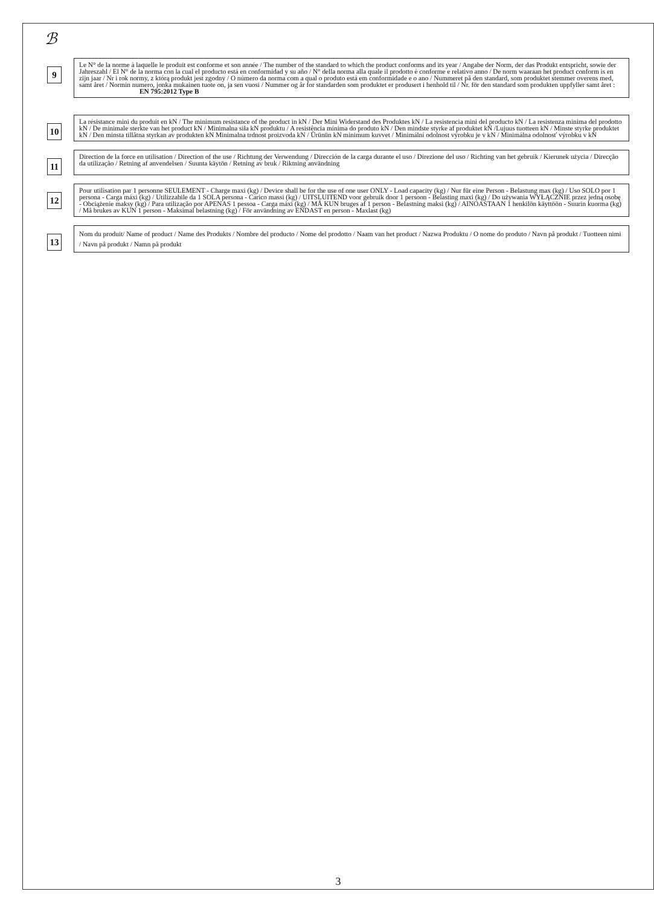ℬ
9
Le N° de la norme à laquelle le produit est conforme et son année / The number of the standard to which the product conforms and its year / Angabe der Norm, der das Produkt entspricht, sowie der Jahreszahl / El N° de la norma con la cual el producto está en conformidad y su año / N° della norma alla quale il prodotto è conforme e relativo anno / De norm waaraan het product conform is en zijn jaar / Nr i rok normy, z którą produkt jest zgodny / O número da norma com a qual o produto está em conformidade e o ano / Nummeret på den standard, som produktet stemmer overens med, samt året / Normin numero, jonka mukainen tuote on, ja sen vuosi / Nummer og år for standarden som produktet er produsert i henhold til / Nr. för den standard som produkten uppfyller samt året : EN 795:2012 Type B
10
La résistance mini du produit en kN / The minimum resistance of the product in kN / Der Mini Widerstand des Produktes kN / La resistencia mini del producto kN / La resistenza minima del prodotto kN / De minimale sterkte van het product kN / Minimalna siła kN produktu / A resistência mínima do produto kN / Den mindste styrke af produktet kN /Lujuus tuotteen kN / Minste styrke produktet kN / Den minsta tillåtna styrkan av produkten kN Minimalna trdnost proizvoda kN / Ürünün kN minimum kuvvet / Minimální odolnost výrobku je v kN / Minimálna odolnosť výrobku v kN
11
Direction de la force en utilisation / Direction of the use / Richtung der Verwendung / Dirección de la carga durante el uso / Direzione del uso / Richting van het gebruik / Kierunek użycia / Direcção da utilização / Retning af anvendelsen / Suunta käytön / Retning av bruk / Riktning användning
12
Pour utilisation par 1 personne SEULEMENT - Charge maxi (kg) / Device shall be for the use of one user ONLY - Load capacity (kg) / Nur für eine Person - Belastung max (kg) / Uso SOLO por 1 persona - Carga máxi (kg) / Utilizzabile da 1 SOLA persona - Carico massi (kg) / UITSLUITEND voor gebruik door 1 persoon - Belasting maxi (kg) / Do używania WYŁĄCZNIE przez jedną osobę - Obciążenie maksy (kg) / Para utilização por APENAS 1 pessoa - Carga máxi (kg) / MÅ KUN bruges af 1 person - Belastning maksi (kg) / AINOASTAAN 1 henkilön käyttöön - Suurin kuorma (kg) / Må brukes av KUN 1 person - Maksimal belastning (kg) / För användning av ENDAST en person - Maxlast (kg)
13
Nom du produit/ Name of product / Name des Produkts / Nombre del producto / Nome del prodotto / Naam van het product / Nazwa Produktu / O nome do produto / Navn på produkt / Tuotteen nimi / Navn på produkt / Namn på produkt
3